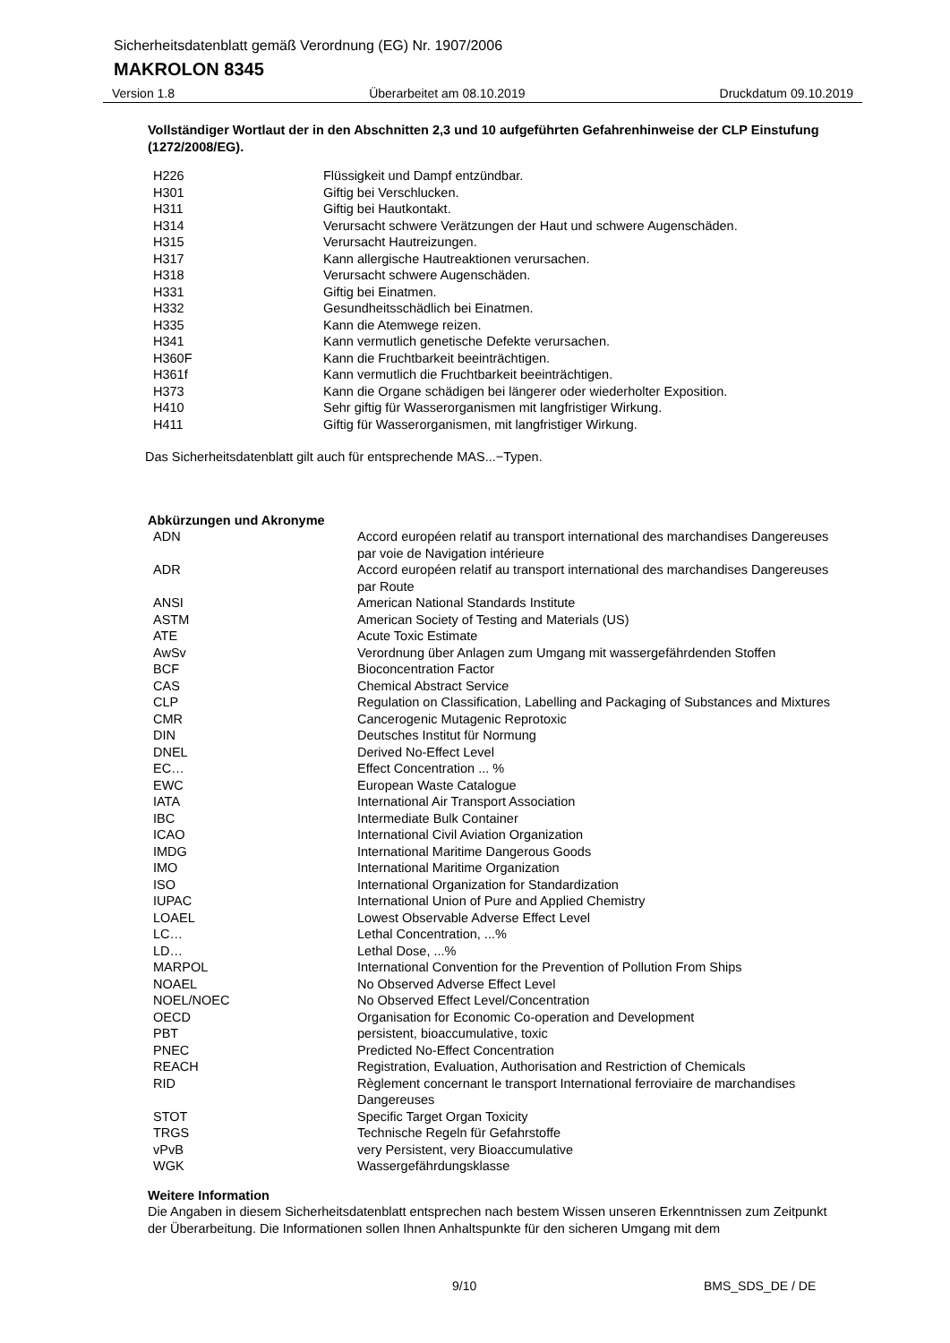Sicherheitsdatenblatt gemäß Verordnung (EG) Nr. 1907/2006
MAKROLON 8345
Version 1.8 Überarbeitet am 08.10.2019 Druckdatum 09.10.2019
Vollständiger Wortlaut der in den Abschnitten 2,3 und 10 aufgeführten Gefahrenhinweise der CLP Einstufung (1272/2008/EG).
| H226 | Flüssigkeit und Dampf entzündbar. |
| H301 | Giftig bei Verschlucken. |
| H311 | Giftig bei Hautkontakt. |
| H314 | Verursacht schwere Verätzungen der Haut und schwere Augenschäden. |
| H315 | Verursacht Hautreizungen. |
| H317 | Kann allergische Hautreaktionen verursachen. |
| H318 | Verursacht schwere Augenschäden. |
| H331 | Giftig bei Einatmen. |
| H332 | Gesundheitsschädlich bei Einatmen. |
| H335 | Kann die Atemwege reizen. |
| H341 | Kann vermutlich genetische Defekte verursachen. |
| H360F | Kann die Fruchtbarkeit beeinträchtigen. |
| H361f | Kann vermutlich die Fruchtbarkeit beeinträchtigen. |
| H373 | Kann die Organe schädigen bei längerer oder wiederholter Exposition. |
| H410 | Sehr giftig für Wasserorganismen mit langfristiger Wirkung. |
| H411 | Giftig für Wasserorganismen, mit langfristiger Wirkung. |
Das Sicherheitsdatenblatt gilt auch für entsprechende MAS...−Typen.
Abkürzungen und Akronyme
| ADN | Accord européen relatif au transport international des marchandises Dangereuses par voie de Navigation intérieure |
| ADR | Accord européen relatif au transport international des marchandises Dangereuses par Route |
| ANSI | American National Standards Institute |
| ASTM | American Society of Testing and Materials (US) |
| ATE | Acute Toxic Estimate |
| AwSv | Verordnung über Anlagen zum Umgang mit wassergefährdenden Stoffen |
| BCF | Bioconcentration Factor |
| CAS | Chemical Abstract Service |
| CLP | Regulation on Classification, Labelling and Packaging of Substances and Mixtures |
| CMR | Cancerogenic Mutagenic Reprotoxic |
| DIN | Deutsches Institut für Normung |
| DNEL | Derived No-Effect Level |
| EC… | Effect Concentration ... % |
| EWC | European Waste Catalogue |
| IATA | International Air Transport Association |
| IBC | Intermediate Bulk Container |
| ICAO | International Civil Aviation Organization |
| IMDG | International Maritime Dangerous Goods |
| IMO | International Maritime Organization |
| ISO | International Organization for Standardization |
| IUPAC | International Union of Pure and Applied Chemistry |
| LOAEL | Lowest Observable Adverse Effect Level |
| LC… | Lethal Concentration, ...% |
| LD… | Lethal Dose, ...% |
| MARPOL | International Convention for the Prevention of Pollution From Ships |
| NOAEL | No Observed Adverse Effect Level |
| NOEL/NOEC | No Observed Effect Level/Concentration |
| OECD | Organisation for Economic Co-operation and Development |
| PBT | persistent, bioaccumulative, toxic |
| PNEC | Predicted No-Effect Concentration |
| REACH | Registration, Evaluation, Authorisation and Restriction of Chemicals |
| RID | Règlement concernant le transport International ferroviaire de marchandises Dangereuses |
| STOT | Specific Target Organ Toxicity |
| TRGS | Technische Regeln für Gefahrstoffe |
| vPvB | very Persistent, very Bioaccumulative |
| WGK | Wassergefährdungsklasse |
Weitere Information
Die Angaben in diesem Sicherheitsdatenblatt entsprechen nach bestem Wissen unseren Erkenntnissen zum Zeitpunkt der Überarbeitung. Die Informationen sollen Ihnen Anhaltspunkte für den sicheren Umgang mit dem
9/10 BMS_SDS_DE / DE